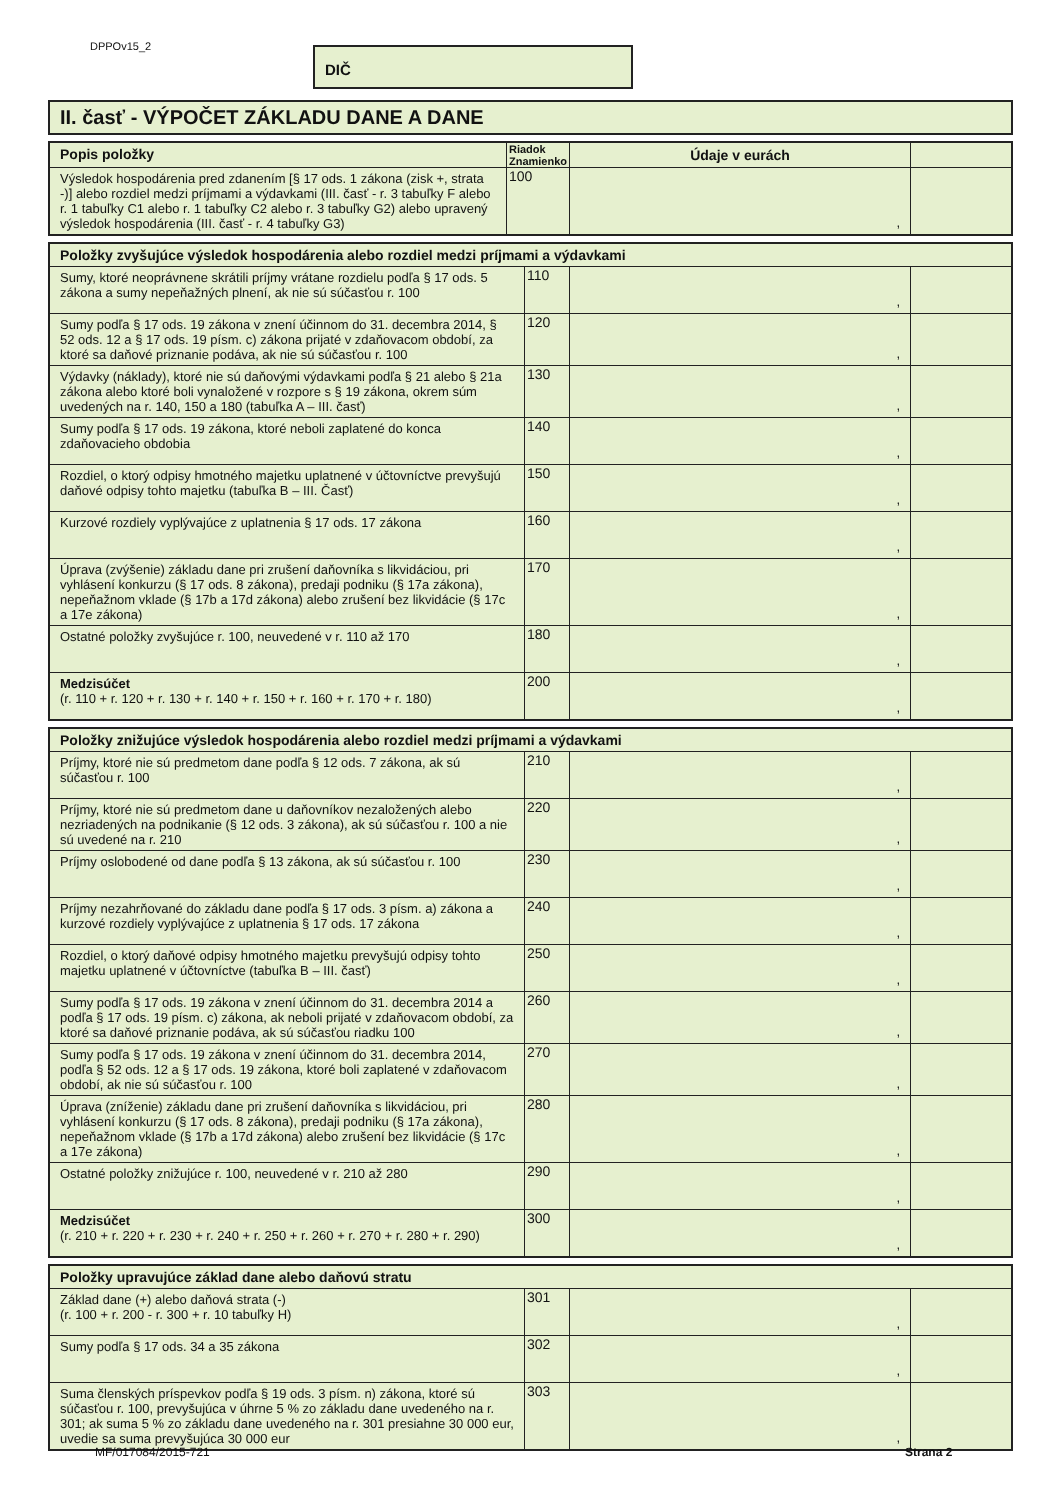DPPOv15_2 DIČ
II. časť - VÝPOČET ZÁKLADU DANE A DANE
| Popis položky | Riadok Znamienko | Údaje v eurách | |
| --- | --- | --- | --- |
| Výsledok hospodárenia pred zdanením [§ 17 ods. 1 zákona (zisk +, strata -)] alebo rozdiel medzi príjmami a výdavkami (III. časť - r. 3 tabuľky F alebo r. 1 tabuľky C1 alebo r. 1 tabuľky C2 alebo r. 3 tabuľky G2) alebo upravený výsledok hospodárenia (III. časť - r. 4 tabuľky G3) | 100 | , | |
| Položky zvyšujúce výsledok hospodárenia alebo rozdiel medzi príjmami a výdavkami | | | |
| --- | --- | --- | --- |
| Sumy, ktoré neoprávnene skrátili príjmy vrátane rozdielu podľa § 17 ods. 5 zákona a sumy nepeňažných plnení, ak nie sú súčasťou r. 100 | 110 | , | |
| Sumy podľa § 17 ods. 19 zákona v znení účinnom do 31. decembra 2014, § 52 ods. 12 a § 17 ods. 19 písm. c) zákona prijaté v zdaňovacom období, za ktoré sa daňové priznanie podáva, ak nie sú súčasťou r. 100 | 120 | , | |
| Výdavky (náklady), ktoré nie sú daňovými výdavkami podľa § 21 alebo § 21a zákona alebo ktoré boli vynaložené v rozpore s § 19 zákona, okrem súm uvedených na r. 140, 150 a 180 (tabuľka A – III. časť) | 130 | , | |
| Sumy podľa § 17 ods. 19 zákona, ktoré neboli zaplatené do konca zdaňovacieho obdobia | 140 | , | |
| Rozdiel, o ktorý odpisy hmotného majetku uplatnené v účtovníctve prevyšujú daňové odpisy tohto majetku (tabuľka B – III. Časť) | 150 | , | |
| Kurzové rozdiely vyplývajúce z uplatnenia § 17 ods. 17 zákona | 160 | , | |
| Úprava (zvýšenie) základu dane pri zrušení daňovníka s likvidáciou, pri vyhlásení konkurzu (§ 17 ods. 8 zákona), predaji podniku (§ 17a zákona), nepeňažnom vklade (§ 17b a 17d zákona) alebo zrušení bez likvidácie (§ 17c a 17e zákona) | 170 | , | |
| Ostatné položky zvyšujúce r. 100, neuvedené v r. 110 až 170 | 180 | , | |
| Medzisúčet (r. 110 + r. 120 + r. 130 + r. 140 + r. 150 + r. 160 + r. 170 + r. 180) | 200 | , | |
| Položky znižujúce výsledok hospodárenia alebo rozdiel medzi príjmami a výdavkami | | | |
| --- | --- | --- | --- |
| Príjmy, ktoré nie sú predmetom dane podľa § 12 ods. 7 zákona, ak sú súčasťou r. 100 | 210 | , | |
| Príjmy, ktoré nie sú predmetom dane u daňovníkov nezaložených alebo nezriadených na podnikanie (§ 12 ods. 3 zákona), ak sú súčasťou r. 100 a nie sú uvedené na r. 210 | 220 | , | |
| Príjmy oslobodené od dane podľa § 13 zákona, ak sú súčasťou r. 100 | 230 | , | |
| Príjmy nezahrňované do základu dane podľa § 17 ods. 3 písm. a) zákona a kurzové rozdiely vyplývajúce z uplatnenia § 17 ods. 17 zákona | 240 | , | |
| Rozdiel, o ktorý daňové odpisy hmotného majetku prevyšujú odpisy tohto majetku uplatnené v účtovníctve (tabuľka B – III. časť) | 250 | , | |
| Sumy podľa § 17 ods. 19 zákona v znení účinnom do 31. decembra 2014 a podľa § 17 ods. 19 písm. c) zákona, ak neboli prijaté v zdaňovacom období, za ktoré sa daňové priznanie podáva, ak sú súčasťou riadku 100 | 260 | , | |
| Sumy podľa § 17 ods. 19 zákona v znení účinnom do 31. decembra 2014, podľa § 52 ods. 12 a § 17 ods. 19 zákona, ktoré boli zaplatené v zdaňovacom období, ak nie sú súčasťou r. 100 | 270 | , | |
| Úprava (zníženie) základu dane pri zrušení daňovníka s likvidáciou, pri vyhlásení konkurzu (§ 17 ods. 8 zákona), predaji podniku (§ 17a zákona), nepeňažnom vklade (§ 17b a 17d zákona) alebo zrušení bez likvidácie (§ 17c a 17e zákona) | 280 | , | |
| Ostatné položky znižujúce r. 100, neuvedené v r. 210 až 280 | 290 | , | |
| Medzisúčet (r. 210 + r. 220 + r. 230 + r. 240 + r. 250 + r. 260 + r. 270 + r. 280 + r. 290) | 300 | , | |
| Položky upravujúce základ dane alebo daňovú stratu | | | |
| --- | --- | --- | --- |
| Základ dane (+) alebo daňová strata (-) (r. 100 + r. 200 - r. 300 + r. 10 tabuľky H) | 301 | , | |
| Sumy podľa § 17 ods. 34 a 35 zákona | 302 | , | |
| Suma členských príspevkov podľa § 19 ods. 3 písm. n) zákona, ktoré sú súčasťou r. 100, prevyšujúca v úhrne 5 % zo základu dane uvedeného na r. 301; ak suma 5 % zo základu dane uvedeného na r. 301 presiahne 30 000 eur, uvedie sa suma prevyšujúca 30 000 eur | 303 | , | |
MF/017084/2015-721 Strana 2